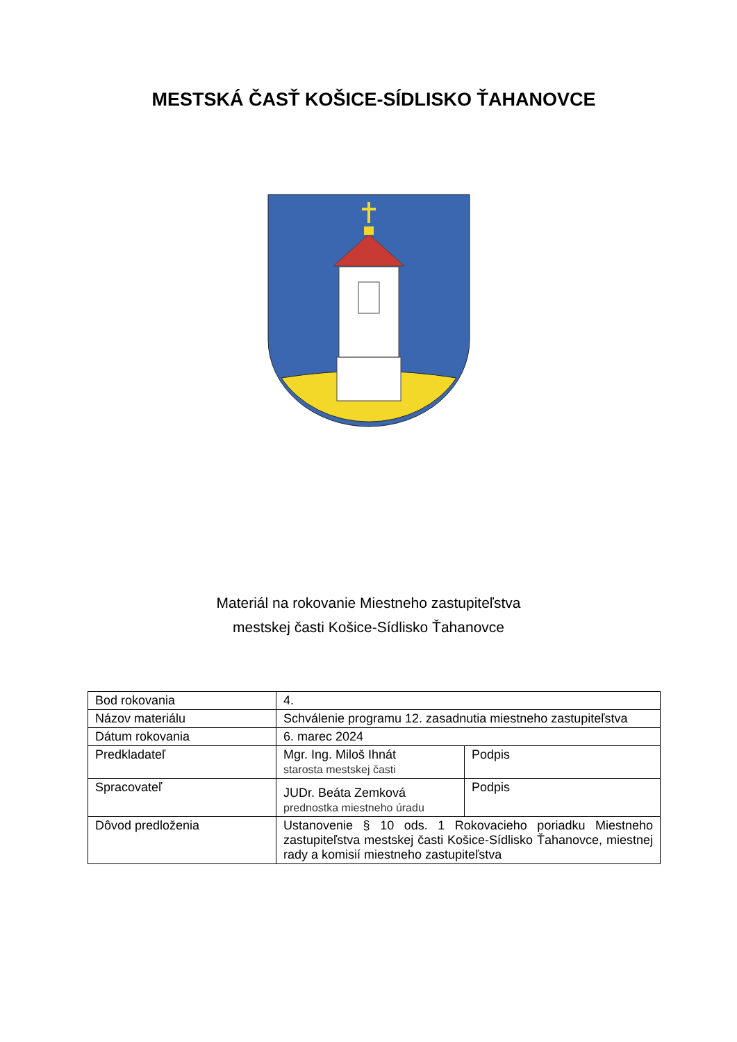MESTSKÁ ČASŤ KOŠICE-SÍDLISKO ŤAHANOVCE
Materiál na rokovanie Miestneho zastupiteľstva
mestskej časti Košice-Sídlisko Ťahanovce
| Bod rokovania | 4. | |
| Názov materiálu | Schválenie programu 12. zasadnutia miestneho zastupiteľstva | |
| Dátum rokovania | 6. marec 2024 | |
| Predkladateľ | Mgr. Ing. Miloš Ihnát starosta mestskej časti | Podpis |
| Spracovateľ | JUDr. Beáta Zemková prednostka miestneho úradu | Podpis |
| Dôvod predloženia | Ustanovenie § 10 ods. 1 Rokovacieho poriadku Miestneho zastupiteľstva mestskej časti Košice-Sídlisko Ťahanovce, miestnej rady a komisií miestneho zastupiteľstva | |